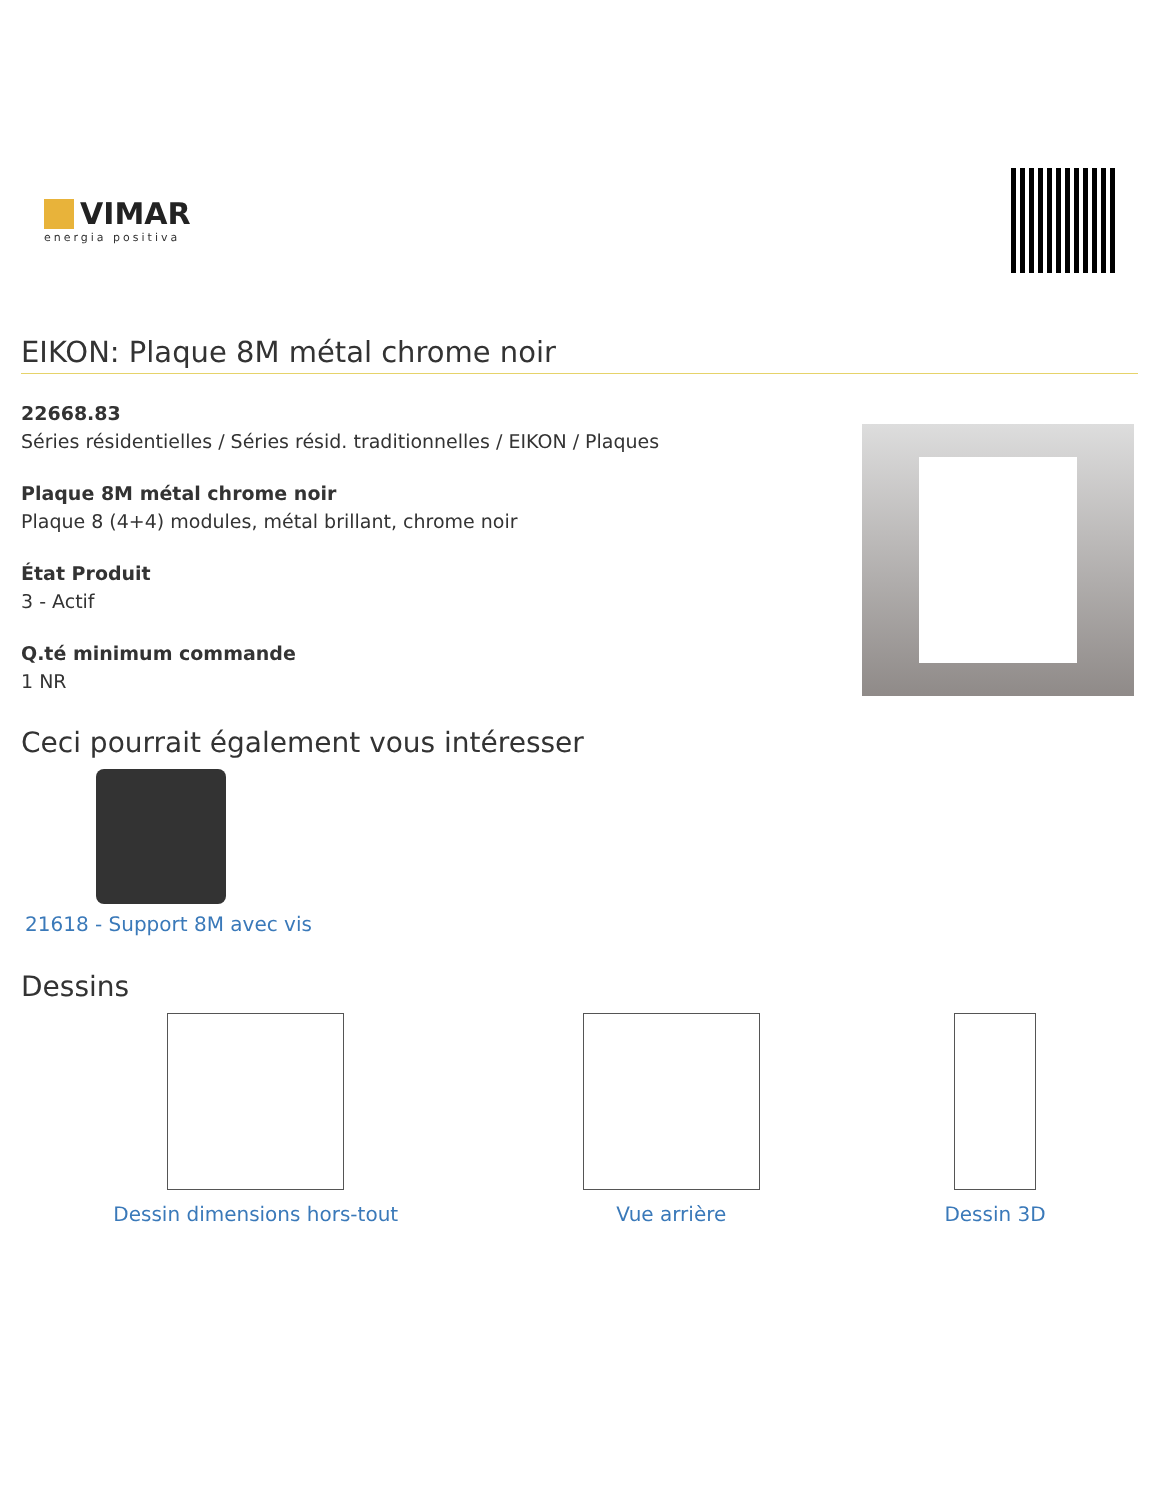VIMAR
energia positiva
EIKON: Plaque 8M métal chrome noir
22668.83
Séries résidentielles / Séries résid. traditionnelles / EIKON / Plaques
Plaque 8M métal chrome noir
Plaque 8 (4+4) modules, métal brillant, chrome noir
État Produit
3 - Actif
Q.té minimum commande
1 NR
Ceci pourrait également vous intéresser
21618 - Support 8M avec vis
Dessins
Dessin dimensions hors-tout Vue arrière Dessin 3D